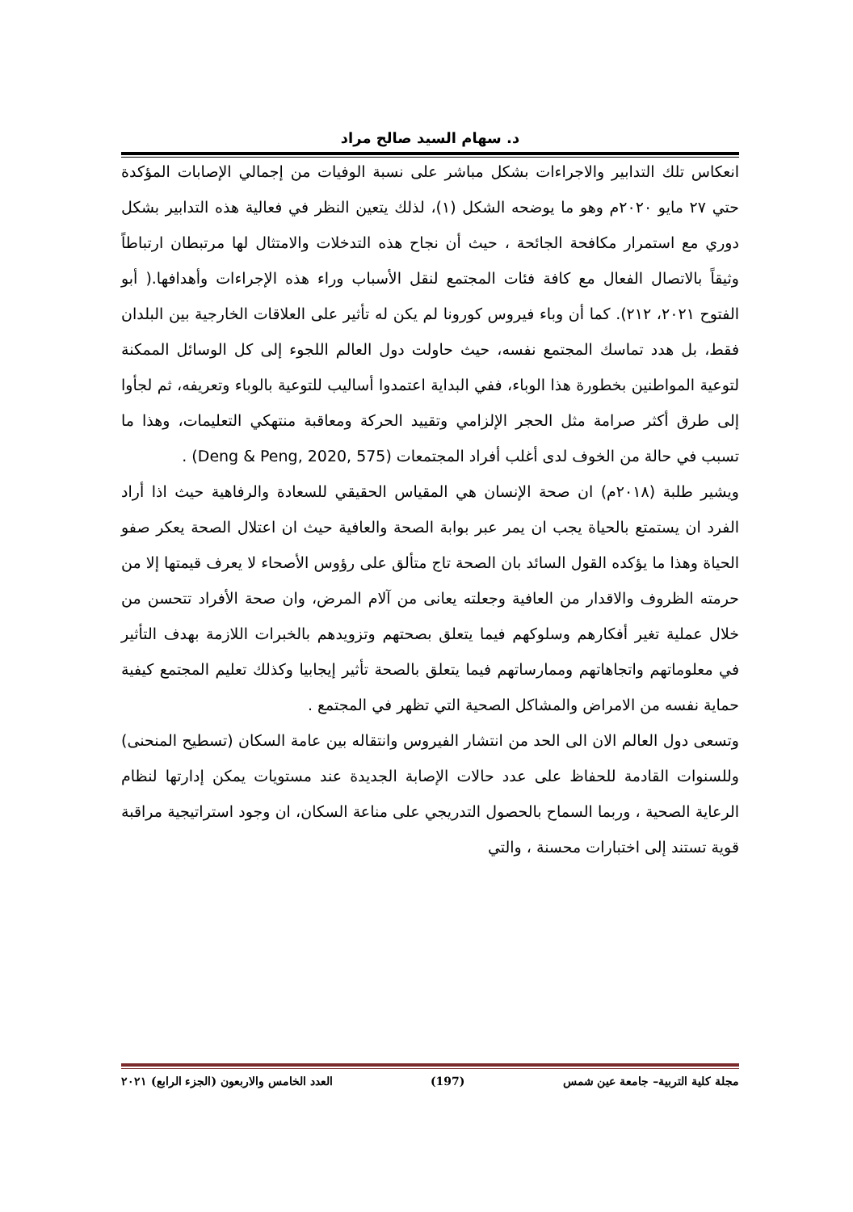د. سهام السيد صالح مراد
انعكاس تلك التدابير والاجراءات بشكل مباشر على نسبة الوفيات من إجمالي الإصابات المؤكدة حتي ٢٧ مايو ٢٠٢٠م وهو ما يوضحه الشكل (١)، لذلك يتعين النظر في فعالية هذه التدابير بشكل دوري مع استمرار مكافحة الجائحة ، حيث أن نجاح هذه التدخلات والامتثال لها مرتبطان ارتباطاً وثيقاً بالاتصال الفعال مع كافة فئات المجتمع لنقل الأسباب وراء هذه الإجراءات وأهدافها.( أبو الفتوح ٢٠٢١، ٢١٢). كما أن وباء فيروس كورونا لم يكن له تأثير على العلاقات الخارجية بين البلدان فقط، بل هدد تماسك المجتمع نفسه، حيث حاولت دول العالم اللجوء إلى كل الوسائل الممكنة لتوعية المواطنين بخطورة هذا الوباء، ففي البداية اعتمدوا أساليب للتوعية بالوباء وتعريفه، ثم لجأوا إلى طرق أكثر صرامة مثل الحجر الإلزامي وتقييد الحركة ومعاقبة منتهكي التعليمات، وهذا ما تسبب في حالة من الخوف لدى أغلب أفراد المجتمعات (Deng & Peng, 2020, 575) .
ويشير طلبة (٢٠١٨م) ان صحة الإنسان هي المقياس الحقيقي للسعادة والرفاهية حيث اذا أراد الفرد ان يستمتع بالحياة يجب ان يمر عبر بوابة الصحة والعافية حيث ان اعتلال الصحة يعكر صفو الحياة وهذا ما يؤكده القول السائد بان الصحة تاج متألق على رؤوس الأصحاء لا يعرف قيمتها إلا من حرمته الظروف والاقدار من العافية وجعلته يعانى من آلام المرض، وان صحة الأفراد تتحسن من خلال عملية تغير أفكارهم وسلوكهم فيما يتعلق بصحتهم وتزويدهم بالخبرات اللازمة بهدف التأثير في معلوماتهم واتجاهاتهم وممارساتهم فيما يتعلق بالصحة تأثير إيجابيا وكذلك تعليم المجتمع كيفية حماية نفسه من الامراض والمشاكل الصحية التي تظهر في المجتمع .
وتسعى دول العالم الان الى الحد من انتشار الفيروس وانتقاله بين عامة السكان (تسطيح المنحنى) وللسنوات القادمة للحفاظ على عدد حالات الإصابة الجديدة عند مستويات يمكن إدارتها لنظام الرعاية الصحية ، وربما السماح بالحصول التدريجي على مناعة السكان، ان وجود استراتيجية مراقبة قوية تستند إلى اختبارات محسنة ، والتي
مجلة كلية التربية– جامعة عين شمس (197) العدد الخامس والاربعون (الجزء الرابع) ٢٠٢١